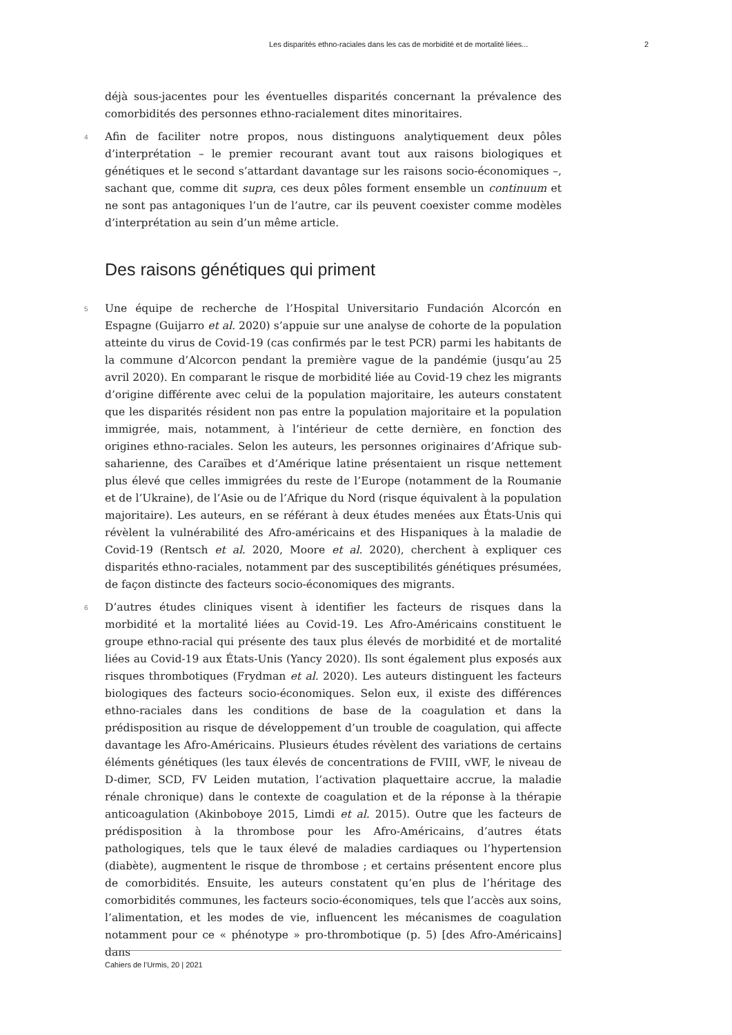Les disparités ethno-raciales dans les cas de morbidité et de mortalité liées... 2
déjà sous-jacentes pour les éventuelles disparités concernant la prévalence des comorbidités des personnes ethno-racialement dites minoritaires.
4 Afin de faciliter notre propos, nous distinguons analytiquement deux pôles d’interprétation – le premier recourant avant tout aux raisons biologiques et génétiques et le second s’attardant davantage sur les raisons socio-économiques –, sachant que, comme dit supra, ces deux pôles forment ensemble un continuum et ne sont pas antagoniques l’un de l’autre, car ils peuvent coexister comme modèles d’interprétation au sein d’un même article.
Des raisons génétiques qui priment
5 Une équipe de recherche de l’Hospital Universitario Fundación Alcorcón en Espagne (Guijarro et al. 2020) s’appuie sur une analyse de cohorte de la population atteinte du virus de Covid-19 (cas confirmés par le test PCR) parmi les habitants de la commune d’Alcorcon pendant la première vague de la pandémie (jusqu’au 25 avril 2020). En comparant le risque de morbidité liée au Covid-19 chez les migrants d’origine différente avec celui de la population majoritaire, les auteurs constatent que les disparités résident non pas entre la population majoritaire et la population immigrée, mais, notamment, à l’intérieur de cette dernière, en fonction des origines ethno-raciales. Selon les auteurs, les personnes originaires d’Afrique sub-saharienne, des Caraïbes et d’Amérique latine présentaient un risque nettement plus élevé que celles immigrées du reste de l’Europe (notamment de la Roumanie et de l’Ukraine), de l’Asie ou de l’Afrique du Nord (risque équivalent à la population majoritaire). Les auteurs, en se référant à deux études menées aux États-Unis qui révèlent la vulnérabilité des Afro-américains et des Hispaniques à la maladie de Covid-19 (Rentsch et al. 2020, Moore et al. 2020), cherchent à expliquer ces disparités ethno-raciales, notamment par des susceptibilités génétiques présumées, de façon distincte des facteurs socio-économiques des migrants.
6 D’autres études cliniques visent à identifier les facteurs de risques dans la morbidité et la mortalité liées au Covid-19. Les Afro-Américains constituent le groupe ethno-racial qui présente des taux plus élevés de morbidité et de mortalité liées au Covid-19 aux États-Unis (Yancy 2020). Ils sont également plus exposés aux risques thrombotiques (Frydman et al. 2020). Les auteurs distinguent les facteurs biologiques des facteurs socio-économiques. Selon eux, il existe des différences ethno-raciales dans les conditions de base de la coagulation et dans la prédisposition au risque de développement d’un trouble de coagulation, qui affecte davantage les Afro-Américains. Plusieurs études révèlent des variations de certains éléments génétiques (les taux élevés de concentrations de FVIII, vWF, le niveau de D-dimer, SCD, FV Leiden mutation, l’activation plaquettaire accrue, la maladie rénale chronique) dans le contexte de coagulation et de la réponse à la thérapie anticoagulation (Akinboboye 2015, Limdi et al. 2015). Outre que les facteurs de prédisposition à la thrombose pour les Afro-Américains, d’autres états pathologiques, tels que le taux élevé de maladies cardiaques ou l’hypertension (diabète), augmentent le risque de thrombose ; et certains présentent encore plus de comorbidités. Ensuite, les auteurs constatent qu’en plus de l’héritage des comorbidités communes, les facteurs socio-économiques, tels que l’accès aux soins, l’alimentation, et les modes de vie, influencent les mécanismes de coagulation notamment pour ce « phénotype » pro-thrombotique (p. 5) [des Afro-Américains] dans
Cahiers de l’Urmis, 20 | 2021